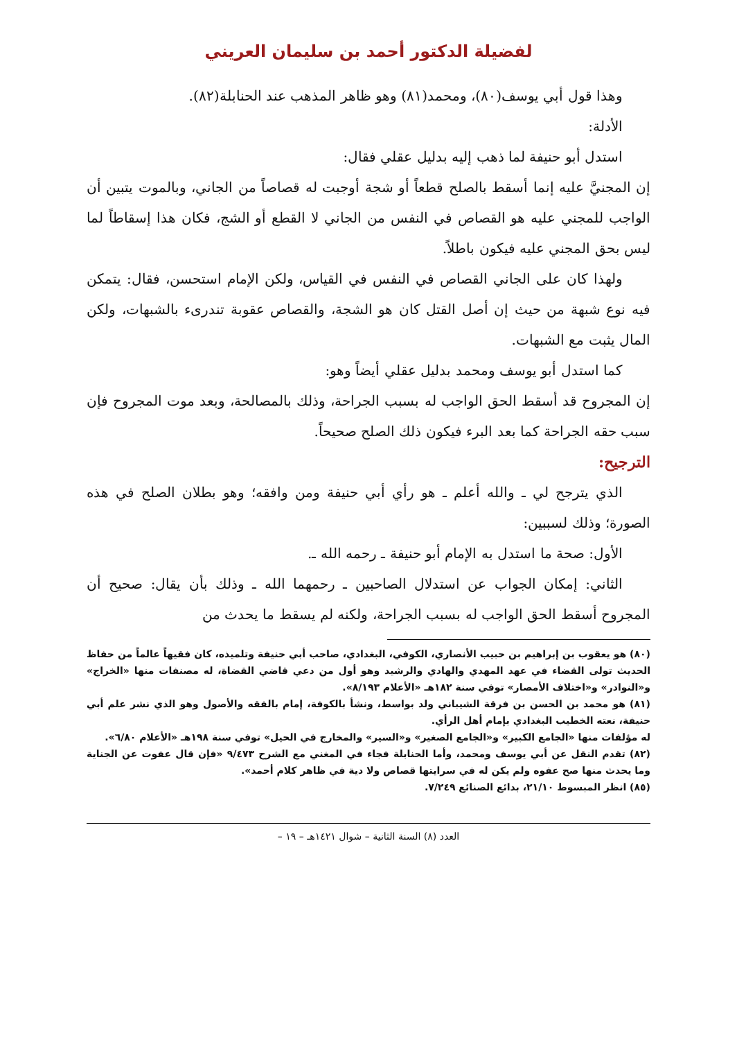لفضيلة الدكتور أحمد بن سليمان العريني
وهذا قول أبي يوسف(٨٠)، ومحمد(٨١) وهو ظاهر المذهب عند الحنابلة(٨٢).
الأدلة:
استدل أبو حنيفة لما ذهب إليه بدليل عقلي فقال:
إن المجنيَّ عليه إنما أسقط بالصلح قطعاً أو شجة أوجبت له قصاصاً من الجاني، وبالموت يتبين أن الواجب للمجني عليه هو القصاص في النفس من الجاني لا القطع أو الشج، فكان هذا إسقاطاً لما ليس بحق المجني عليه فيكون باطلاً.
ولهذا كان على الجاني القصاص في النفس في القياس، ولكن الإمام استحسن، فقال: يتمكن فيه نوع شبهة من حيث إن أصل القتل كان هو الشجة، والقصاص عقوبة تندرىء بالشبهات، ولكن المال يثبت مع الشبهات.
كما استدل أبو يوسف ومحمد بدليل عقلي أيضاً وهو:
إن المجروح قد أسقط الحق الواجب له بسبب الجراحة، وذلك بالمصالحة، وبعد موت المجروح فإن سبب حقه الجراحة كما بعد البرء فيكون ذلك الصلح صحيحاً.
الترجيح:
الذي يترجح لي ـ والله أعلم ـ هو رأي أبي حنيفة ومن وافقه؛ وهو بطلان الصلح في هذه الصورة؛ وذلك لسببين:
الأول: صحة ما استدل به الإمام أبو حنيفة ـ رحمه الله ـ.
الثاني: إمكان الجواب عن استدلال الصاحبين ـ رحمهما الله ـ وذلك بأن يقال: صحيح أن المجروح أسقط الحق الواجب له بسبب الجراحة، ولكنه لم يسقط ما يحدث من
(٨٠) هو يعقوب بن إبراهيم بن حبيب الأنصاري، الكوفي، البغدادي، صاحب أبي حنيفة وتلميذه، كان فقيهاً عالماً من حفاظ الحديث تولى القضاء في عهد المهدي والهادي والرشيد وهو أول من دعي قاضي القضاة، له مصنفات منها «الخراج» و«النوادر» و«اختلاف الأمصار» توفي سنة ١٨٢هـ «الأعلام ٨/١٩٣».
(٨١) هو محمد بن الحسن بن فرقة الشيباني ولد بواسط، ونشأ بالكوفة، إمام بالفقه والأصول وهو الذي نشر علم أبي حنيفة، نعته الخطيب البغدادي بإمام أهل الرأي.
له مؤلفات منها «الجامع الكبير» و«الجامع الصغير» و«السير» والمخارج في الحيل» توفي سنة ١٩٨هـ «الأعلام ٦/٨٠».
(٨٢) تقدم النقل عن أبي يوسف ومحمد، وأما الحنابلة فجاء في المغني مع الشرح ٩/٤٧٣ «فإن قال عفوت عن الجناية وما يحدث منها صح عفوه ولم يكن له في سرايتها قصاص ولا دية في ظاهر كلام أحمد».
(٨٥) انظر المبسوط ٢١/١٠، بدائع الصنائع ٧/٢٤٩.
العدد (٨) السنة الثانية – شوال ١٤٢١هـ – ١٩ –